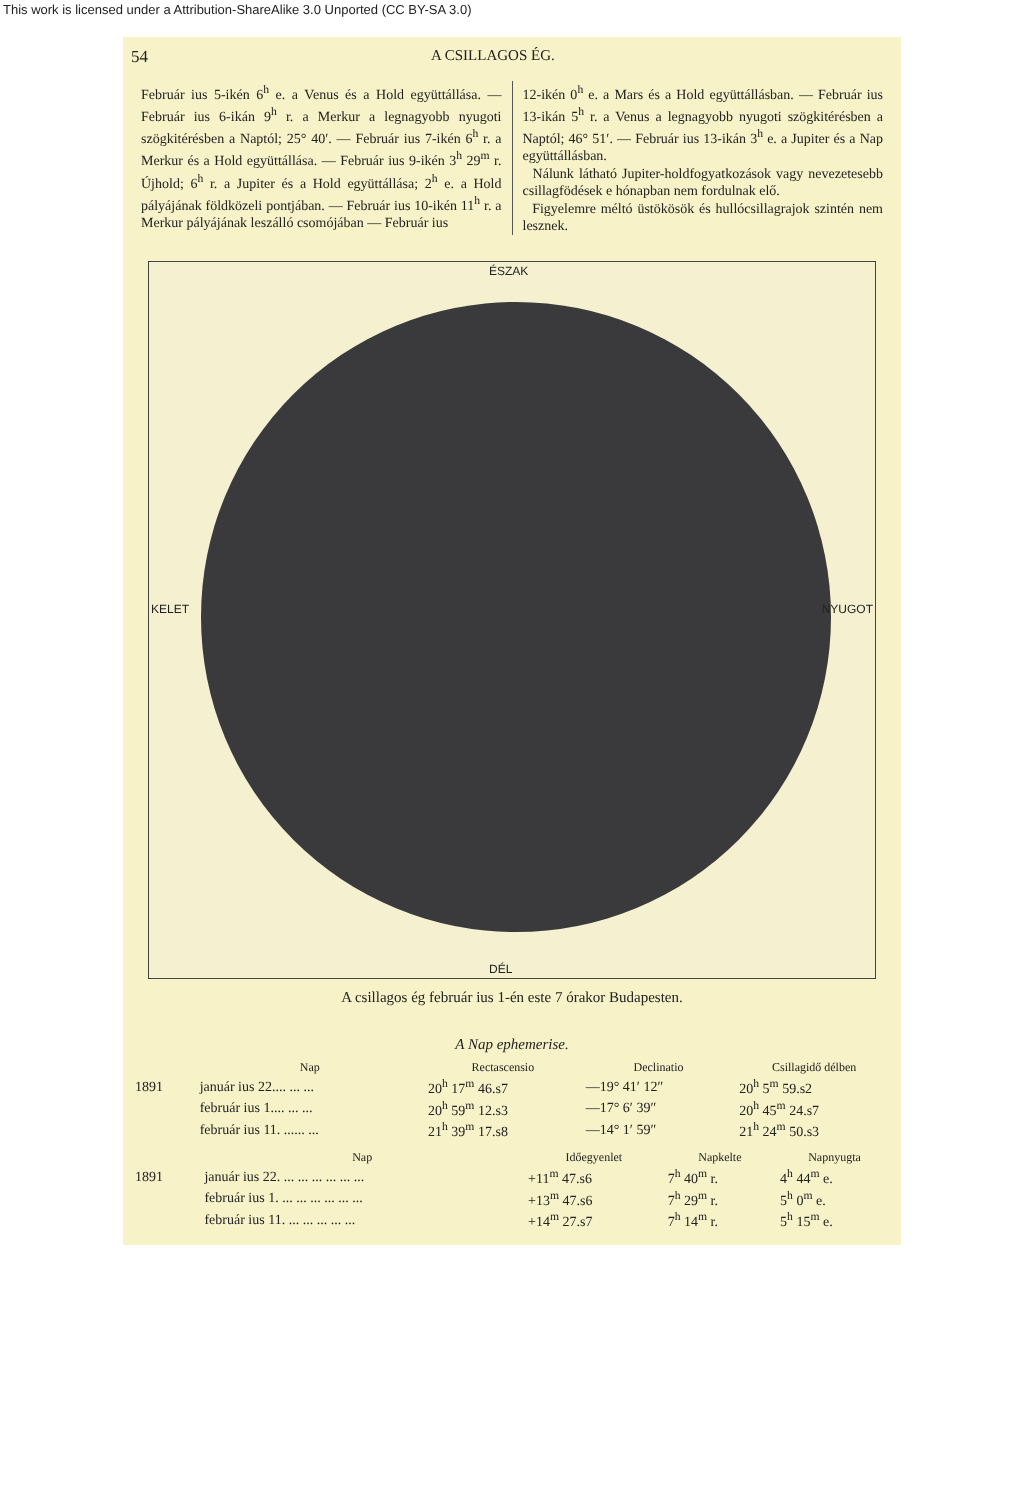This work is licensed under a Attribution-ShareAlike 3.0 Unported (CC BY-SA 3.0)
54 A CSILLAGOS ÉG.
Február ius 5-ikén 6<sup>h</sup> e. a Venus és a Hold együttállása. — Február ius 6-ikán 9<sup>h</sup> r. a Merkur a legnagyobb nyugoti szögkitérésben a Naptól; 25° 40′. — Február ius 7-ikén 6<sup>h</sup> r. a Merkur és a Hold együttállása. — Február ius 9-ikén 3<sup>h</sup> 29<sup>m</sup> r. Újhold; 6<sup>h</sup> r. a Jupiter és a Hold együttállása; 2<sup>h</sup> e. a Hold pályájának földközeli pontjában. — Február ius 10-ikén 11<sup>h</sup> r. a Merkur pályájának leszálló csomójában — Február ius
12-ikén 0<sup>h</sup> e. a Mars és a Hold együttállásban. — Február ius 13-ikán 5<sup>h</sup> r. a Venus a legnagyobb nyugoti szögkitérésben a Naptól; 46° 51′. — Február ius 13-ikán 3<sup>h</sup> e. a Jupiter és a Nap együttállásban.
Nálunk látható Jupiter-holdfogyatkozások vagy nevezetesebb csillagfödések e hónapban nem fordulnak elő.
Figyelemre méltó üstökösök és hullócsillagrajok szintén nem lesznek.
ÉSZAK
KELET NYUGOT
DÉL
A csillagos ég február ius 1-én este 7 órakor Budapesten.
A Nap ephemerise.
| | Nap | Rectascensio | Declinatio | Csillagidő délben |
| --- | --- | --- | --- | --- |
| 1891 | január ius 22.... ... ... | 20<sup>h</sup> 17<sup>m</sup> 46.s7 | —19° 41′ 12″ | 20<sup>h</sup> 5<sup>m</sup> 59.s2 |
| | február ius 1.... ... ... | 20<sup>h</sup> 59<sup>m</sup> 12.s3 | —17° 6′ 39″ | 20<sup>h</sup> 45<sup>m</sup> 24.s7 |
| | február ius 11. ...... ... | 21<sup>h</sup> 39<sup>m</sup> 17.s8 | —14° 1′ 59″ | 21<sup>h</sup> 24<sup>m</sup> 50.s3 |
| | Nap | Időegyenlet | Napkelte | Napnyugta |
| --- | --- | --- | --- | --- |
| 1891 | január ius 22. ... ... ... ... ... ... | +11<sup>m</sup> 47.s6 | 7<sup>h</sup> 40<sup>m</sup> r. | 4<sup>h</sup> 44<sup>m</sup> e. |
| | február ius 1. ... ... ... ... ... ... | +13<sup>m</sup> 47.s6 | 7<sup>h</sup> 29<sup>m</sup> r. | 5<sup>h</sup> 0<sup>m</sup> e. |
| | február ius 11. ... ... ... ... ... | +14<sup>m</sup> 27.s7 | 7<sup>h</sup> 14<sup>m</sup> r. | 5<sup>h</sup> 15<sup>m</sup> e. |